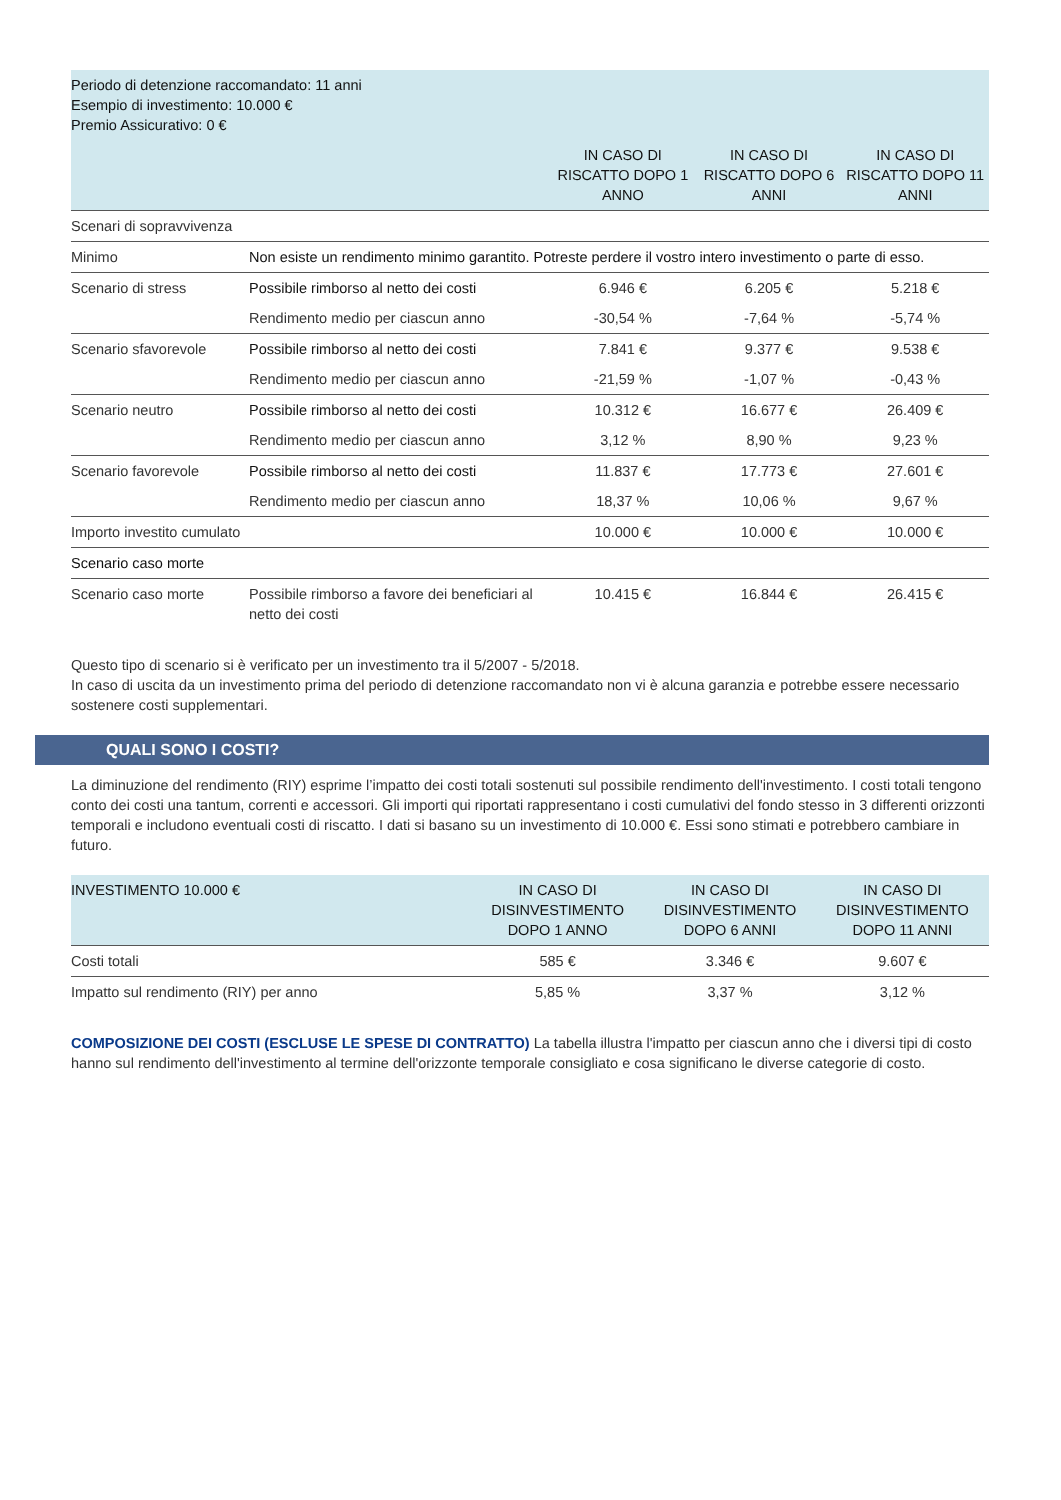| Periodo di detenzione raccomandato: 11 anni Esempio di investimento: 10.000 € Premio Assicurativo: 0 € | | | | |
| | | IN CASO DI RISCATTO DOPO 1 ANNO | IN CASO DI RISCATTO DOPO 6 ANNI | IN CASO DI RISCATTO DOPO 11 ANNI |
| Scenari di sopravvivenza | | | | |
| Minimo | Non esiste un rendimento minimo garantito. Potreste perdere il vostro intero investimento o parte di esso. | | | |
| Scenario di stress | Possibile rimborso al netto dei costi | 6.946 € | 6.205 € | 5.218 € |
| | Rendimento medio per ciascun anno | -30,54 % | -7,64 % | -5,74 % |
| Scenario sfavorevole | Possibile rimborso al netto dei costi | 7.841 € | 9.377 € | 9.538 € |
| | Rendimento medio per ciascun anno | -21,59 % | -1,07 % | -0,43 % |
| Scenario neutro | Possibile rimborso al netto dei costi | 10.312 € | 16.677 € | 26.409 € |
| | Rendimento medio per ciascun anno | 3,12 % | 8,90 % | 9,23 % |
| Scenario favorevole | Possibile rimborso al netto dei costi | 11.837 € | 17.773 € | 27.601 € |
| | Rendimento medio per ciascun anno | 18,37 % | 10,06 % | 9,67 % |
| Importo investito cumulato | | 10.000 € | 10.000 € | 10.000 € |
| Scenario caso morte | | | | |
| Scenario caso morte | Possibile rimborso a favore dei beneficiari al netto dei costi | 10.415 € | 16.844 € | 26.415 € |
Questo tipo di scenario si è verificato per un investimento tra il 5/2007 - 5/2018.
In caso di uscita da un investimento prima del periodo di detenzione raccomandato non vi è alcuna garanzia e potrebbe essere necessario sostenere costi supplementari.
QUALI SONO I COSTI?
La diminuzione del rendimento (RIY) esprime l’impatto dei costi totali sostenuti sul possibile rendimento dell'investimento. I costi totali tengono conto dei costi una tantum, correnti e accessori. Gli importi qui riportati rappresentano i costi cumulativi del fondo stesso in 3 differenti orizzonti temporali e includono eventuali costi di riscatto. I dati si basano su un investimento di 10.000 €. Essi sono stimati e potrebbero cambiare in futuro.
| INVESTIMENTO 10.000 € | IN CASO DI DISINVESTIMENTO DOPO 1 ANNO | IN CASO DI DISINVESTIMENTO DOPO 6 ANNI | IN CASO DI DISINVESTIMENTO DOPO 11 ANNI |
| --- | --- | --- | --- |
| Costi totali | 585 € | 3.346 € | 9.607 € |
| Impatto sul rendimento (RIY) per anno | 5,85 % | 3,37 % | 3,12 % |
COMPOSIZIONE DEI COSTI (ESCLUSE LE SPESE DI CONTRATTO) La tabella illustra l'impatto per ciascun anno che i diversi tipi di costo hanno sul rendimento dell'investimento al termine dell'orizzonte temporale consigliato e cosa significano le diverse categorie di costo.